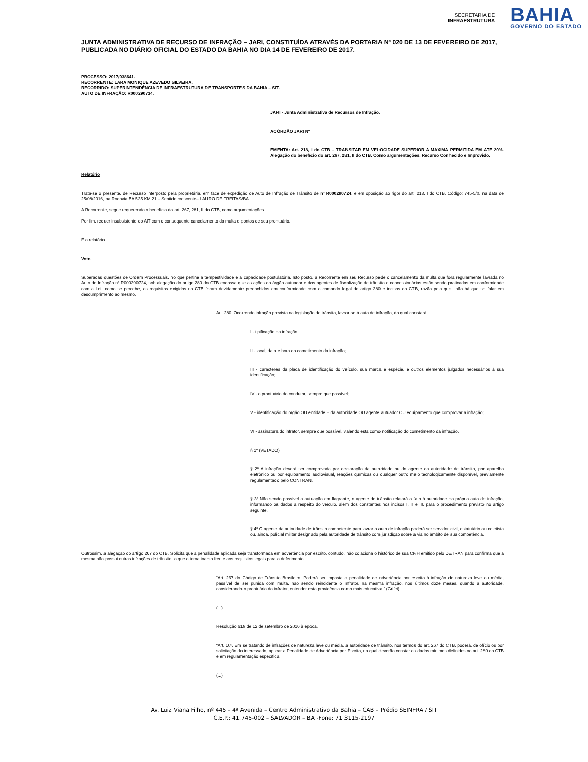SECRETARIA DE
INFRAESTRUTURA
BAHIA
GOVERNO DO ESTADO
JUNTA ADMINISTRATIVA DE RECURSO DE INFRAÇÃO – JARI, CONSTITUÍDA ATRAVÉS DA PORTARIA Nº 020 DE 13 DE FEVEREIRO DE 2017, PUBLICADA NO DIÁRIO OFICIAL DO ESTADO DA BAHIA NO DIA 14 DE FEVEREIRO DE 2017.
PROCESSO: 2017/038641.
RECORRENTE: LARA MONIQUE AZEVEDO SILVEIRA.
RECORRIDO: SUPERINTENDÊNCIA DE INFRAESTRUTURA DE TRANSPORTES DA BAHIA – SIT.
AUTO DE INFRAÇÃO: R000290734.
JARI - Junta Administrativa de Recursos de Infração.
ACÓRDÃO JARI Nº
EMENTA: Art. 218, I do CTB – TRANSITAR EM VELOCIDADE SUPERIOR A MAXIMA PERMITIDA EM ATE 20%. Alegação do benefício do art. 267, 281, II do CTB. Como argumentações. Recurso Conhecido e Improvido.
Relatório
Trata-se o presente, de Recurso interposto pela proprietária, em face de expedição de Auto de Infração de Trânsito de nº R000290724, e em oposição ao rigor do art. 218, I do CTB, Código: 745-5/0, na data de 25/08/2016, na Rodovia BA 535 KM 21 – Sentido crescente– LAURO DE FREITAS/BA.
A Recorrente, segue requerendo o benefício do art. 267, 281, II do CTB, como argumentações.
Por fim, requer insubsistente do AIT com o consequente cancelamento da multa e pontos de seu prontuário.
É o relatório.
Voto
Superadas questões de Ordem Processuais, no que pertine a tempestividade e a capacidade postulatória. Isto posto, a Recorrente em seu Recurso pede o cancelamento da multa que fora regularmente lavrada no Auto de Infração nº R000290724, sob alegação do artigo 280 do CTB endossa que as ações do órgão autuador e dos agentes de fiscalização de trânsito e concessionárias estão sendo praticadas em conformidade com a Lei, como se percebe, os requisitos exigidos no CTB foram devidamente preenchidos em conformidade com o comando legal do artigo 280 e incisos do CTB, razão pela qual, não há que se falar em descumprimento ao mesmo.
Art. 280. Ocorrendo infração prevista na legislação de trânsito, lavrar-se-á auto de infração, do qual constará:
I - tipificação da infração;
II - local, data e hora do cometimento da infração;
III - caracteres da placa de identificação do veículo, sua marca e espécie, e outros elementos julgados necessários à sua identificação;
IV - o prontuário do condutor, sempre que possível;
V - identificação do órgão OU entidade E da autoridade OU agente autuador OU equipamento que comprovar a infração;
VI - assinatura do infrator, sempre que possível, valendo esta como notificação do cometimento da infração.
§ 1º (VETADO)
§ 2º A infração deverá ser comprovada por declaração da autoridade ou do agente da autoridade de trânsito, por aparelho eletrônico ou por equipamento audiovisual, reações químicas ou qualquer outro meio tecnologicamente disponível, previamente regulamentado pelo CONTRAN.
§ 3º Não sendo possível a autuação em flagrante, o agente de trânsito relatará o fato à autoridade no próprio auto de infração, informando os dados a respeito do veículo, além dos constantes nos incisos I, II e III, para o procedimento previsto no artigo seguinte.
§ 4º O agente da autoridade de trânsito competente para lavrar o auto de infração poderá ser servidor civil, estatutário ou celetista ou, ainda, policial militar designado pela autoridade de trânsito com jurisdição sobre a via no âmbito de sua competência.
Outrossim, a alegação do artigo 267 do CTB, Solicita que a penalidade aplicada seja transformada em advertência por escrito, contudo, não colaciona o histórico de sua CNH emitido pelo DETRAN para confirma que a mesma não possui outras infrações de trânsito, o que o torna inapto frente aos requisitos legais para o deferimento.
“Art. 267 do Código de Trânsito Brasileiro. Poderá ser imposta a penalidade de advertência por escrito à infração de natureza leve ou média, passível de ser punida com multa, não sendo reincidente o infrator, na mesma infração, nos últimos doze meses, quando a autoridade, considerando o prontuário do infrator, entender esta providência como mais educativa.” (Grifei).
(...)
Resolução 619 de 12 de setembro de 2016 à época.
“Art. 10º. Em se tratando de infrações de natureza leve ou média, a autoridade de trânsito, nos termos do art. 267 do CTB, poderá, de ofício ou por solicitação do interessado, aplicar a Penalidade de Advertência por Escrito, na qual deverão constar os dados mínimos definidos no art. 280 do CTB e em regulamentação específica.
(...)
Av. Luiz Viana Filho, nº 445 – 4ª Avenida – Centro Administrativo da Bahia – CAB – Prédio SEINFRA / SIT
C.E.P.: 41.745-002 – SALVADOR – BA -Fone: 71 3115-2197